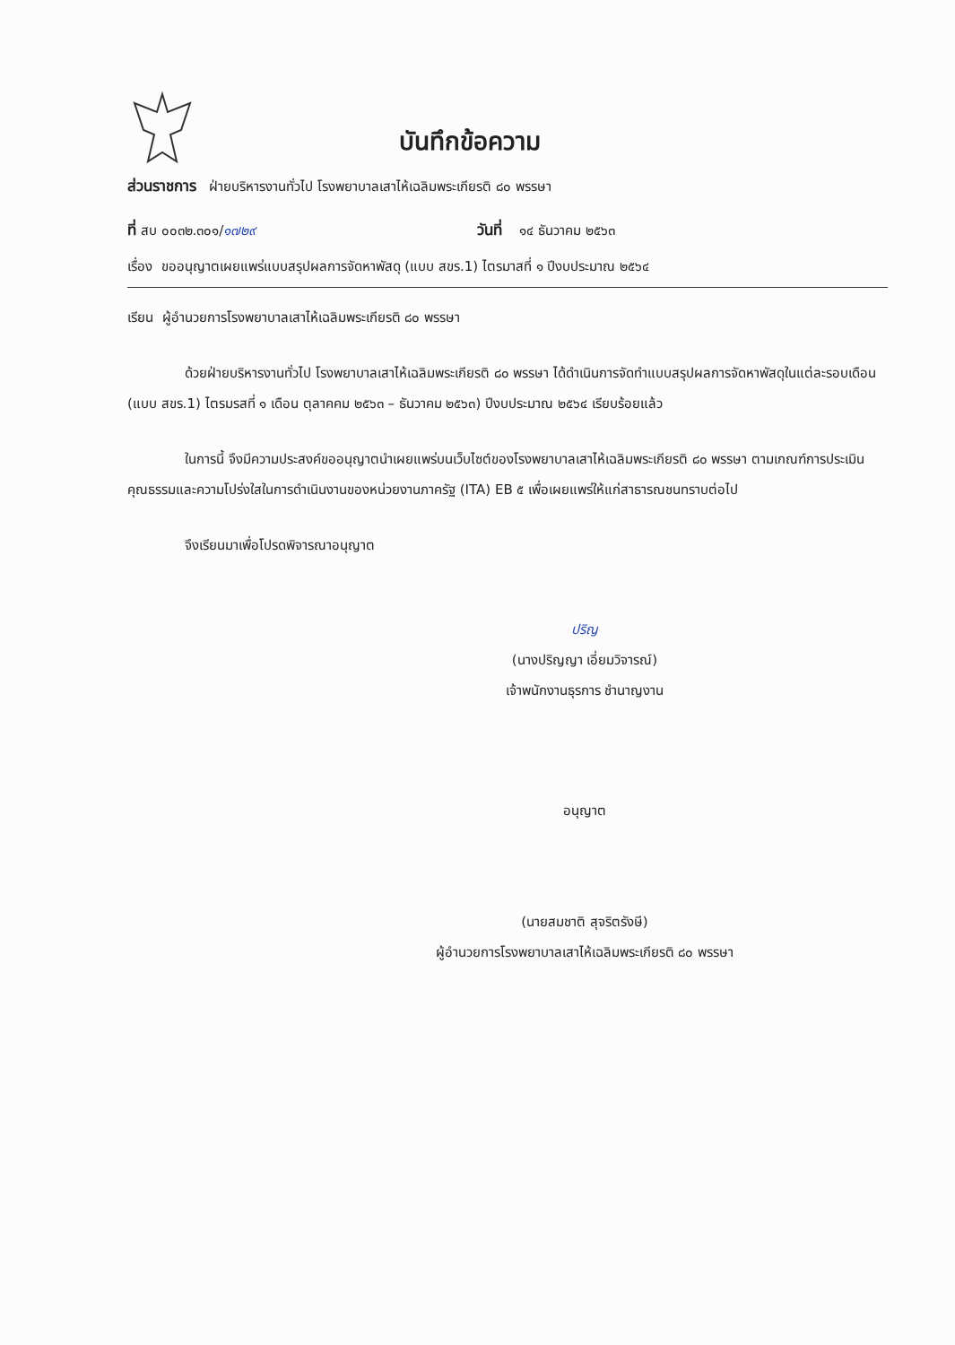บันทึกข้อความ
ส่วนราชการ ฝ่ายบริหารงานทั่วไป โรงพยาบาลเสาไห้เฉลิมพระเกียรติ ๘๐ พรรษา
ที่ สบ ๐๐๓๒.๓๐๑/๑๗๒๙ วันที่ ๑๔ ธันวาคม ๒๕๖๓
เรื่อง ขออนุญาตเผยแพร่แบบสรุปผลการจัดหาพัสดุ (แบบ สขร.1) ไตรมาสที่ ๑ ปีงบประมาณ ๒๕๖๔
เรียน ผู้อำนวยการโรงพยาบาลเสาไห้เฉลิมพระเกียรติ ๘๐ พรรษา
ด้วยฝ่ายบริหารงานทั่วไป โรงพยาบาลเสาไห้เฉลิมพระเกียรติ ๘๐ พรรษา ได้ดำเนินการจัดทำแบบสรุปผลการจัดหาพัสดุในแต่ละรอบเดือน (แบบ สขร.1) ไตรมรสที่ ๑ เดือน ตุลาคคม ๒๕๖๓ – ธันวาคม ๒๕๖๓) ปีงบประมาณ ๒๕๖๔ เรียบร้อยแล้ว
ในการนี้ จึงมีความประสงค์ขออนุญาตนำเผยแพร่บนเว็บไซต์ของโรงพยาบาลเสาไห้เฉลิมพระเกียรติ ๘๐ พรรษา ตามเกณฑ์การประเมินคุณธรรมและความโปร่งใสในการดำเนินงานของหน่วยงานภาครัฐ (ITA) EB ๕ เพื่อเผยแพร่ให้แก่สาธารณชนทราบต่อไป
จึงเรียนมาเพื่อโปรดพิจารณาอนุญาต
ปริญ
(นางปริญญา เอี่ยมวิจารณ์)
เจ้าพนักงานธุรการ ชำนาญงาน
อนุญาต
(นายสมชาติ สุจริตรังษี)
ผู้อำนวยการโรงพยาบาลเสาไห้เฉลิมพระเกียรติ ๘๐ พรรษา